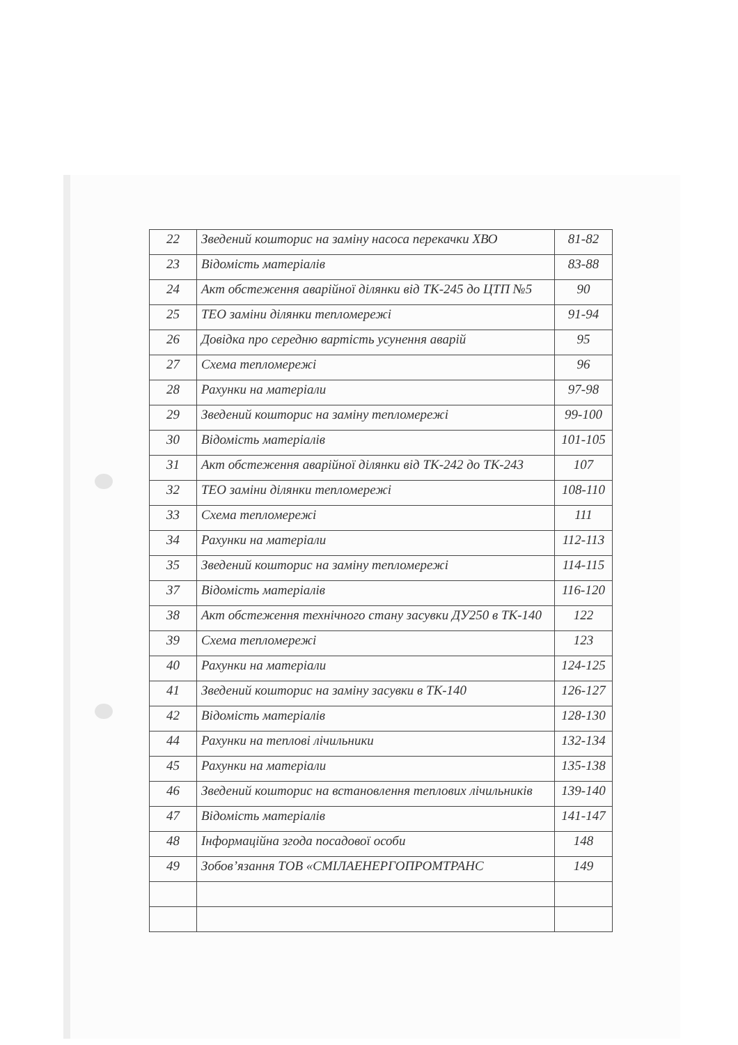| 22 | Зведений кошторис на заміну насоса перекачки ХВО | 81-82 |
| 23 | Відомість матеріалів | 83-88 |
| 24 | Акт обстеження аварійної ділянки від ТК-245 до ЦТП №5 | 90 |
| 25 | ТЕО заміни ділянки тепломережі | 91-94 |
| 26 | Довідка про середню вартість усунення аварій | 95 |
| 27 | Схема тепломережі | 96 |
| 28 | Рахунки на матеріали | 97-98 |
| 29 | Зведений кошторис на заміну тепломережі | 99-100 |
| 30 | Відомість матеріалів | 101-105 |
| 31 | Акт обстеження аварійної ділянки від ТК-242 до ТК-243 | 107 |
| 32 | ТЕО заміни ділянки тепломережі | 108-110 |
| 33 | Схема тепломережі | 111 |
| 34 | Рахунки на матеріали | 112-113 |
| 35 | Зведений кошторис на заміну тепломережі | 114-115 |
| 37 | Відомість матеріалів | 116-120 |
| 38 | Акт обстеження технічного стану засувки ДУ250 в ТК-140 | 122 |
| 39 | Схема тепломережі | 123 |
| 40 | Рахунки на матеріали | 124-125 |
| 41 | Зведений кошторис на заміну засувки в ТК-140 | 126-127 |
| 42 | Відомість матеріалів | 128-130 |
| 44 | Рахунки на теплові лічильники | 132-134 |
| 45 | Рахунки на матеріали | 135-138 |
| 46 | Зведений кошторис на встановлення теплових лічильників | 139-140 |
| 47 | Відомість матеріалів | 141-147 |
| 48 | Інформаційна згода посадової особи | 148 |
| 49 | Зобов’язання ТОВ «СМІЛАЕНЕРГОПРОМТРАНС | 149 |